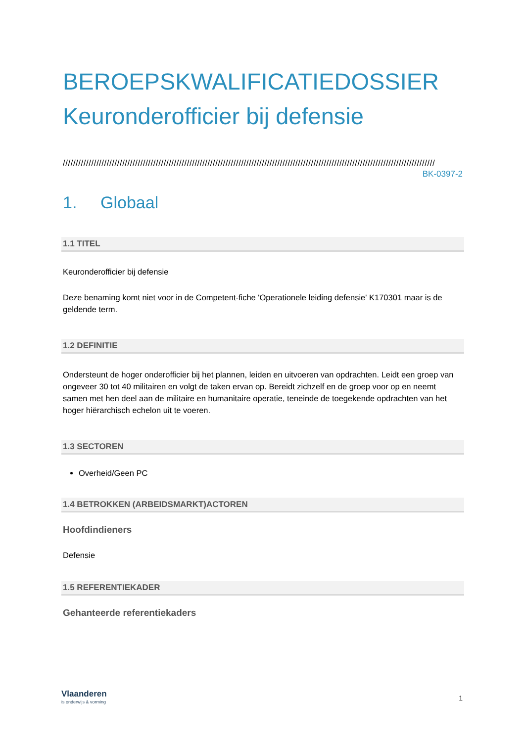BEROEPSKWALIFICATIEDOSSIER
Keuronderofficier bij defensie
////////////////////////////////////////////////////////////////////////////////////////////////////////////////////////////////////////////////
BK-0397-2
1. Globaal
1.1 TITEL
Keuronderofficier bij defensie
Deze benaming komt niet voor in de Competent-fiche 'Operationele leiding defensie' K170301 maar is de geldende term.
1.2 DEFINITIE
Ondersteunt de hoger onderofficier bij het plannen, leiden en uitvoeren van opdrachten. Leidt een groep van ongeveer 30 tot 40 militairen en volgt de taken ervan op. Bereidt zichzelf en de groep voor op en neemt samen met hen deel aan de militaire en humanitaire operatie, teneinde de toegekende opdrachten van het hoger hiërarchisch echelon uit te voeren.
1.3 SECTOREN
Overheid/Geen PC
1.4 BETROKKEN (ARBEIDSMARKT)ACTOREN
Hoofdindieners
Defensie
1.5 REFERENTIEKADER
Gehanteerde referentiekaders
Vlaanderen
is onderwijs & vorming
1